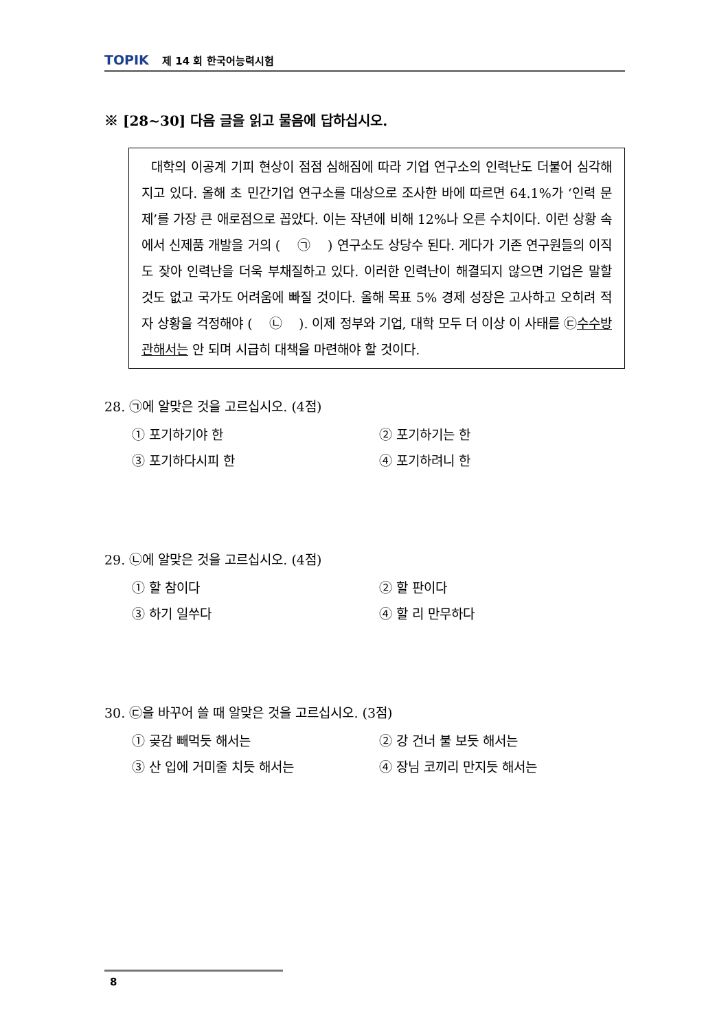TOPIK 제 14 회 한국어능력시험
※ [28~30] 다음 글을 읽고 물음에 답하십시오.
대학의 이공계 기피 현상이 점점 심해짐에 따라 기업 연구소의 인력난도 더불어 심각해지고 있다. 올해 초 민간기업 연구소를 대상으로 조사한 바에 따르면 64.1%가 ‘인력 문제’를 가장 큰 애로점으로 꼽았다. 이는 작년에 비해 12%나 오른 수치이다. 이런 상황 속에서 신제품 개발을 거의 ( ㉠ ) 연구소도 상당수 된다. 게다가 기존 연구원들의 이직도 잦아 인력난을 더욱 부채질하고 있다. 이러한 인력난이 해결되지 않으면 기업은 말할 것도 없고 국가도 어려움에 빠질 것이다. 올해 목표 5% 경제 성장은 고사하고 오히려 적자 상황을 걱정해야 ( ㉡ ). 이제 정부와 기업, 대학 모두 더 이상 이 사태를 ㉢수수방관해서는 안 되며 시급히 대책을 마련해야 할 것이다.
28. ㉠에 알맞은 것을 고르십시오. (4점)
① 포기하기야 한
② 포기하기는 한
③ 포기하다시피 한
④ 포기하려니 한
29. ㉡에 알맞은 것을 고르십시오. (4점)
① 할 참이다
② 할 판이다
③ 하기 일쑤다
④ 할 리 만무하다
30. ㉢을 바꾸어 쓸 때 알맞은 것을 고르십시오. (3점)
① 곶감 빼먹듯 해서는
② 강 건너 불 보듯 해서는
③ 산 입에 거미줄 치듯 해서는
④ 장님 코끼리 만지듯 해서는
8